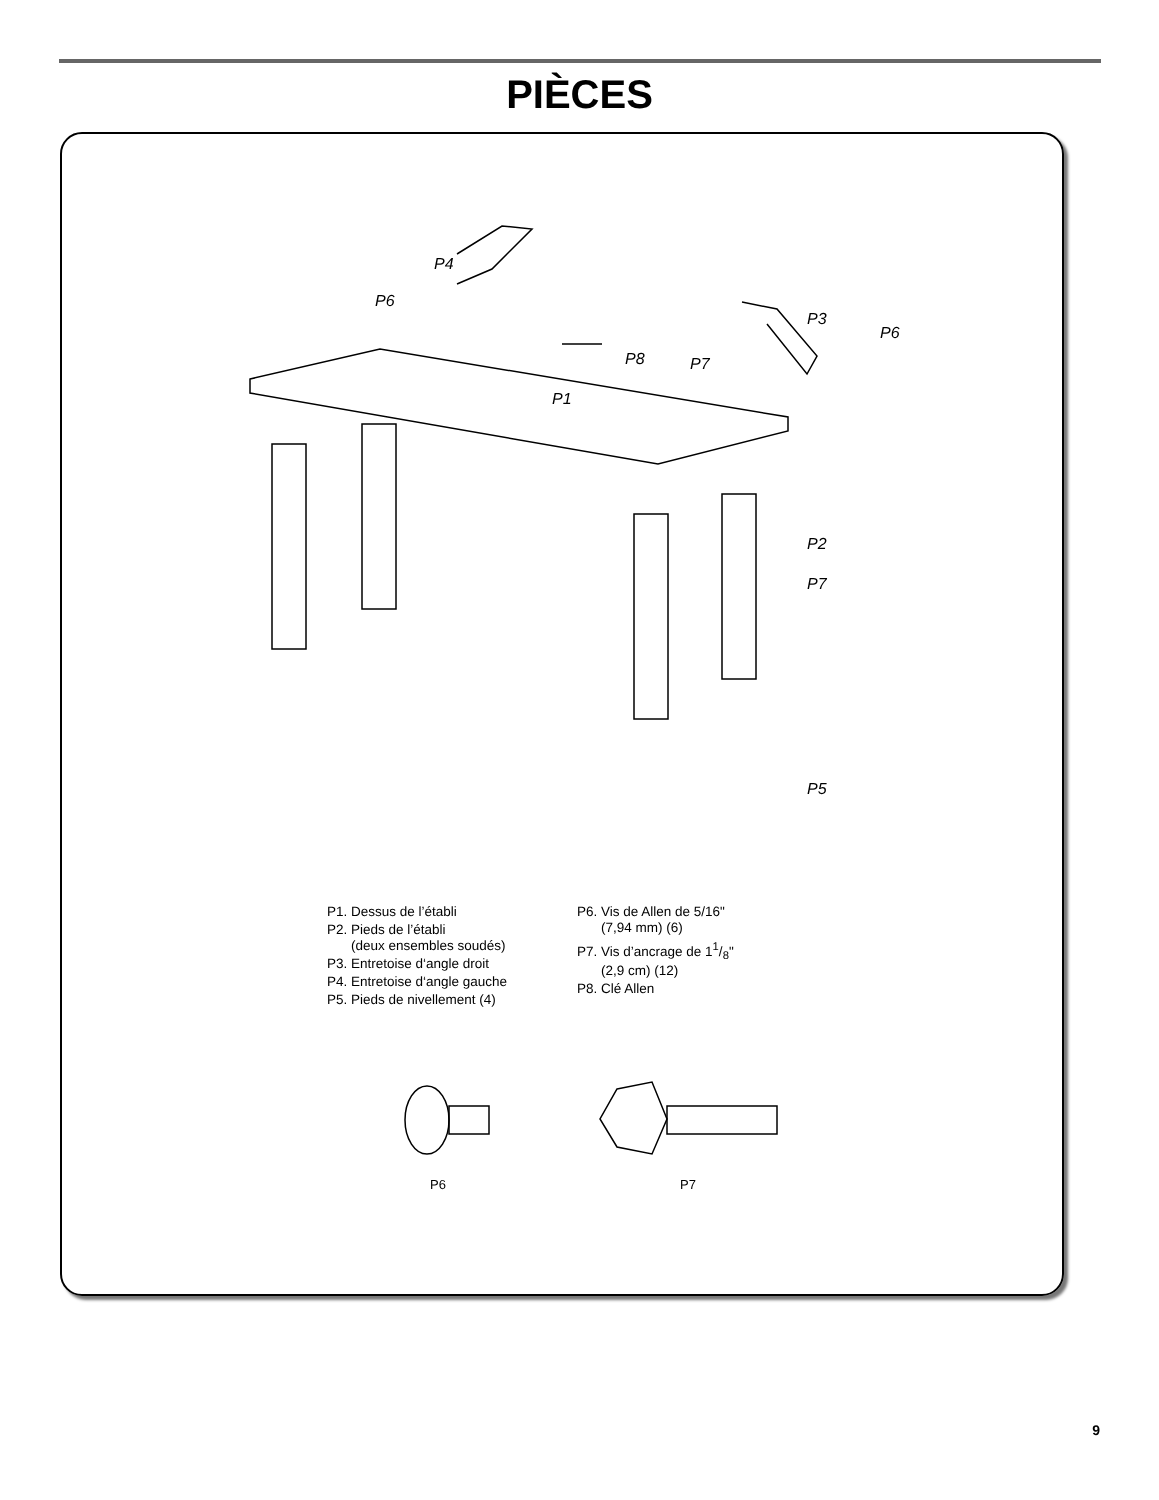PIÈCES
P1
P2
P3
P4
P5
P6
P6
P7
P7
P8
P6
P7
P1. Dessus de l’établi
P2. Pieds de l’établi
(deux ensembles soudés)
P3. Entretoise d‘angle droit
P4. Entretoise d‘angle gauche
P5. Pieds de nivellement (4)
P6. Vis de Allen de 5/16"
(7,94 mm) (6)
P7. Vis d’ancrage de 11/8"
(2,9 cm) (12)
P8. Clé Allen
9